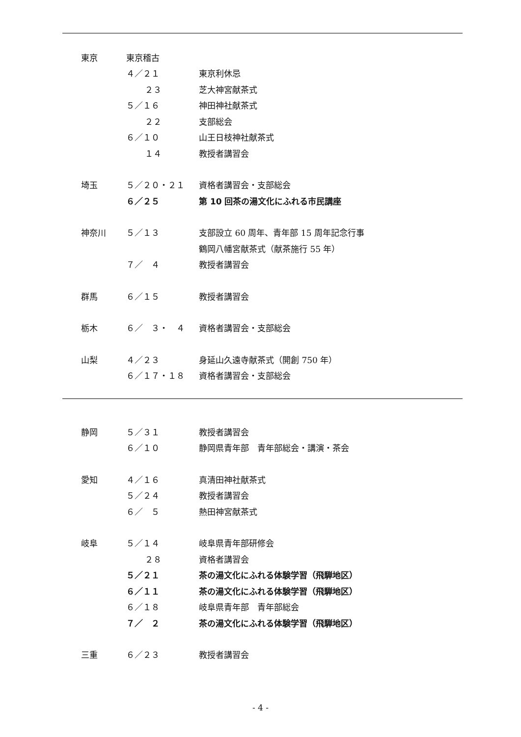東京 東京稽古
４／２１ 東京利休忌
２３ 芝大神宮献茶式
５／１６ 神田神社献茶式
２２ 支部総会
６／１０ 山王日枝神社献茶式
１４ 教授者講習会
埼玉 ５／２０・２１ 資格者講習会・支部総会
６／２５ 第 10 回茶の湯文化にふれる市民講座
神奈川 ５／１３ 支部設立 60 周年、青年部 15 周年記念行事
鶴岡八幡宮献茶式（献茶施行 55 年）
７／　４ 教授者講習会
群馬 ６／１５ 教授者講習会
栃木 ６／　３・　４ 資格者講習会・支部総会
山梨 ４／２３ 身延山久遠寺献茶式（開創 750 年）
６／１７・１８ 資格者講習会・支部総会
静岡 ５／３１ 教授者講習会
６／１０ 静岡県青年部　青年部総会・講演・茶会
愛知 ４／１６ 真清田神社献茶式
５／２４ 教授者講習会
６／　５ 熱田神宮献茶式
岐阜 ５／１４ 岐阜県青年部研修会
２８ 資格者講習会
５／２１ 茶の湯文化にふれる体験学習（飛騨地区）
６／１１ 茶の湯文化にふれる体験学習（飛騨地区）
６／１８ 岐阜県青年部　青年部総会
７／　２ 茶の湯文化にふれる体験学習（飛騨地区）
三重 ６／２３ 教授者講習会
- 4 -